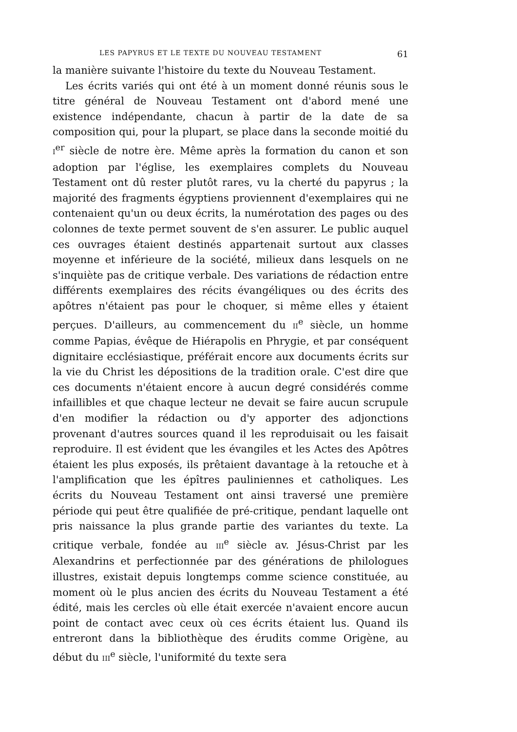LES PAPYRUS ET LE TEXTE DU NOUVEAU TESTAMENT 61
la manière suivante l'histoire du texte du Nouveau Testament.
Les écrits variés qui ont été à un moment donné réunis sous le titre général de Nouveau Testament ont d'abord mené une existence indépendante, chacun à partir de la date de sa composition qui, pour la plupart, se place dans la seconde moitié du I<sup>er</sup> siècle de notre ère. Même après la formation du canon et son adoption par l'église, les exemplaires complets du Nouveau Testament ont dû rester plutôt rares, vu la cherté du papyrus ; la majorité des fragments égyptiens proviennent d'exemplaires qui ne contenaient qu'un ou deux écrits, la numérotation des pages ou des colonnes de texte permet souvent de s'en assurer. Le public auquel ces ouvrages étaient destinés appartenait surtout aux classes moyenne et inférieure de la société, milieux dans lesquels on ne s'inquiète pas de critique verbale. Des variations de rédaction entre différents exemplaires des récits évangéliques ou des écrits des apôtres n'étaient pas pour le choquer, si même elles y étaient perçues. D'ailleurs, au commencement du II<sup>e</sup> siècle, un homme comme Papias, évêque de Hiérapolis en Phrygie, et par conséquent dignitaire ecclésiastique, préférait encore aux documents écrits sur la vie du Christ les dépositions de la tradition orale. C'est dire que ces documents n'étaient encore à aucun degré considérés comme infaillibles et que chaque lecteur ne devait se faire aucun scrupule d'en modifier la rédaction ou d'y apporter des adjonctions provenant d'autres sources quand il les reproduisait ou les faisait reproduire. Il est évident que les évangiles et les Actes des Apôtres étaient les plus exposés, ils prêtaient davantage à la retouche et à l'amplification que les épîtres pauliniennes et catholiques. Les écrits du Nouveau Testament ont ainsi traversé une première période qui peut être qualifiée de pré-critique, pendant laquelle ont pris naissance la plus grande partie des variantes du texte. La critique verbale, fondée au III<sup>e</sup> siècle av. Jésus-Christ par les Alexandrins et perfectionnée par des générations de philologues illustres, existait depuis longtemps comme science constituée, au moment où le plus ancien des écrits du Nouveau Testament a été édité, mais les cercles où elle était exercée n'avaient encore aucun point de contact avec ceux où ces écrits étaient lus. Quand ils entreront dans la bibliothèque des érudits comme Origène, au début du III<sup>e</sup> siècle, l'uniformité du texte sera